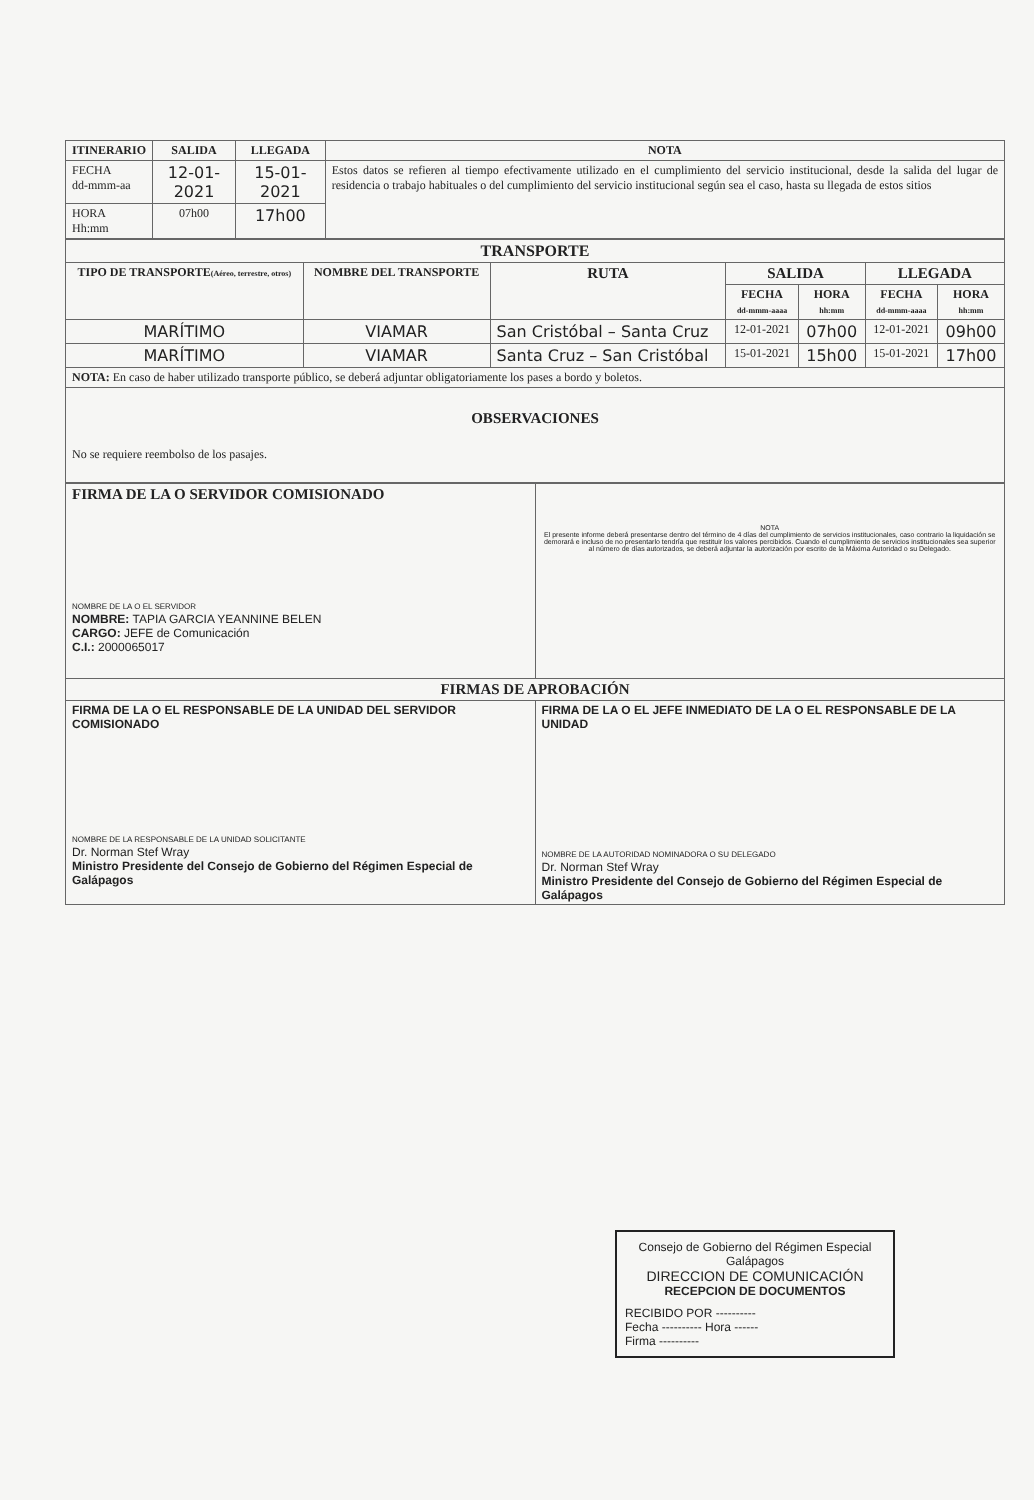| ITINERARIO | SALIDA | LLEGADA | NOTA |
| --- | --- | --- | --- |
| FECHA dd-mmm-aa | 12-01-2021 | 15-01-2021 | Estos datos se refieren al tiempo efectivamente utilizado en el cumplimiento del servicio institucional, desde la salida del lugar de residencia o trabajo habituales o del cumplimiento del servicio institucional según sea el caso, hasta su llegada de estos sitios |
| HORA Hh:mm | 07h00 | 17h00 | |
| TRANSPORTE | | | | | | |
| --- | --- | --- | --- | --- | --- | --- |
| TIPO DE TRANSPORTE (Aéreo, terrestre, otros) | NOMBRE DEL TRANSPORTE | RUTA | SALIDA | | LLEGADA | |
| | | | FECHA dd-mmm-aaaa | HORA hh:mm | FECHA dd-mmm-aaaa | HORA hh:mm |
| MARÍTIMO | VIAMAR | San Cristóbal – Santa Cruz | 12-01-2021 | 07h00 | 12-01-2021 | 09h00 |
| MARÍTIMO | VIAMAR | Santa Cruz – San Cristóbal | 15-01-2021 | 15h00 | 15-01-2021 | 17h00 |
| NOTA: En caso de haber utilizado transporte público, se deberá adjuntar obligatoriamente los pases a bordo y boletos. | | | | | | |
| OBSERVACIONES No se requiere reembolso de los pasajes. | | | | | | |
| FIRMA DE LA O SERVIDOR COMISIONADO NOMBRE DE LA O EL SERVIDOR NOMBRE: TAPIA GARCIA YEANNINE BELEN CARGO: JEFE de Comunicación C.I.: 2000065017 | NOTA El presente informe deberá presentarse dentro del término de 4 días del cumplimiento de servicios institucionales, caso contrario la liquidación se demorará e incluso de no presentarlo tendría que restituir los valores percibidos. Cuando el cumplimiento de servicios institucionales sea superior al número de días autorizados, se deberá adjuntar la autorización por escrito de la Máxima Autoridad o su Delegado. |
| FIRMAS DE APROBACIÓN | |
| FIRMA DE LA O EL RESPONSABLE DE LA UNIDAD DEL SERVIDOR COMISIONADO NOMBRE DE LA RESPONSABLE DE LA UNIDAD SOLICITANTE Dr. Norman Stef Wray Ministro Presidente del Consejo de Gobierno del Régimen Especial de Galápagos | FIRMA DE LA O EL JEFE INMEDIATO DE LA O EL RESPONSABLE DE LA UNIDAD NOMBRE DE LA AUTORIDAD NOMINADORA O SU DELEGADO Dr. Norman Stef Wray Ministro Presidente del Consejo de Gobierno del Régimen Especial de Galápagos |
Consejo de Gobierno del Régimen Especial Galápagos
DIRECCION DE COMUNICACIÓN
RECEPCION DE DOCUMENTOS
RECIBIDO POR ----------
Fecha ---------- Hora ------
Firma ----------